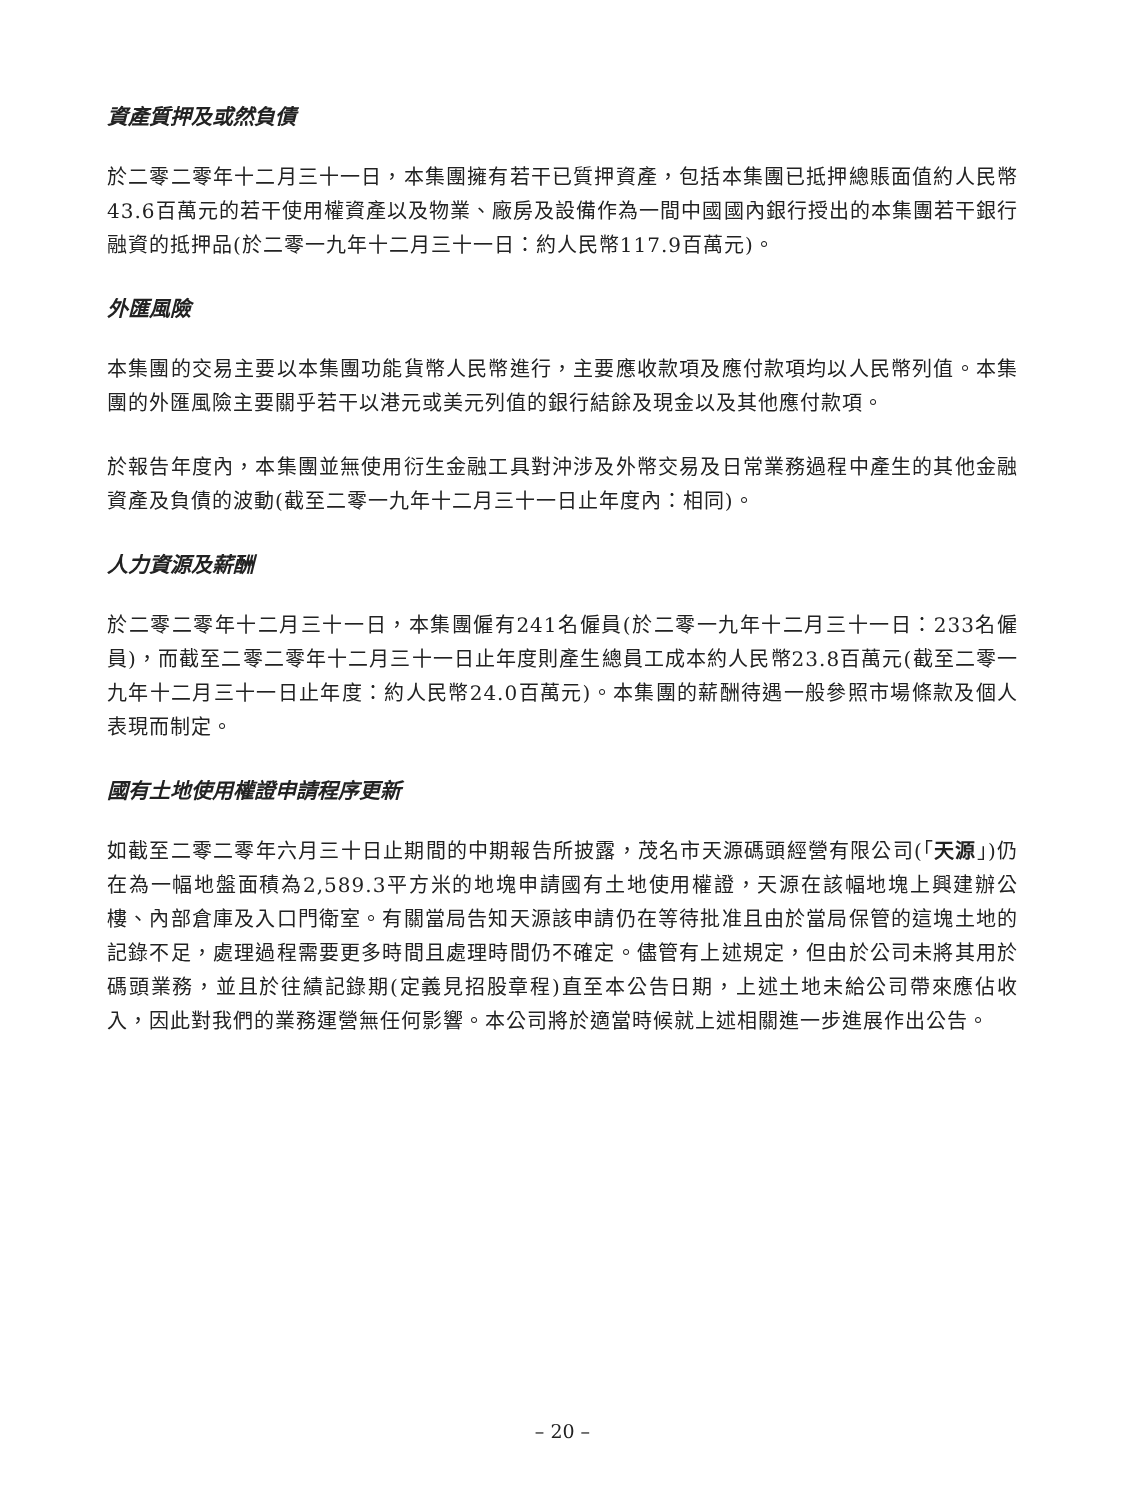資產質押及或然負債
於二零二零年十二月三十一日，本集團擁有若干已質押資產，包括本集團已抵押總賬面值約人民幣43.6百萬元的若干使用權資產以及物業、廠房及設備作為一間中國國內銀行授出的本集團若干銀行融資的抵押品(於二零一九年十二月三十一日：約人民幣117.9百萬元)。
外匯風險
本集團的交易主要以本集團功能貨幣人民幣進行，主要應收款項及應付款項均以人民幣列值。本集團的外匯風險主要關乎若干以港元或美元列值的銀行結餘及現金以及其他應付款項。
於報告年度內，本集團並無使用衍生金融工具對沖涉及外幣交易及日常業務過程中產生的其他金融資產及負債的波動(截至二零一九年十二月三十一日止年度內：相同)。
人力資源及薪酬
於二零二零年十二月三十一日，本集團僱有241名僱員(於二零一九年十二月三十一日：233名僱員)，而截至二零二零年十二月三十一日止年度則產生總員工成本約人民幣23.8百萬元(截至二零一九年十二月三十一日止年度：約人民幣24.0百萬元)。本集團的薪酬待遇一般參照市場條款及個人表現而制定。
國有土地使用權證申請程序更新
如截至二零二零年六月三十日止期間的中期報告所披露，茂名市天源碼頭經營有限公司(「天源」)仍在為一幅地盤面積為2,589.3平方米的地塊申請國有土地使用權證，天源在該幅地塊上興建辦公樓、內部倉庫及入口門衛室。有關當局告知天源該申請仍在等待批准且由於當局保管的這塊土地的記錄不足，處理過程需要更多時間且處理時間仍不確定。儘管有上述規定，但由於公司未將其用於碼頭業務，並且於往績記錄期(定義見招股章程)直至本公告日期，上述土地未給公司帶來應佔收入，因此對我們的業務運營無任何影響。本公司將於適當時候就上述相關進一步進展作出公告。
– 20 –